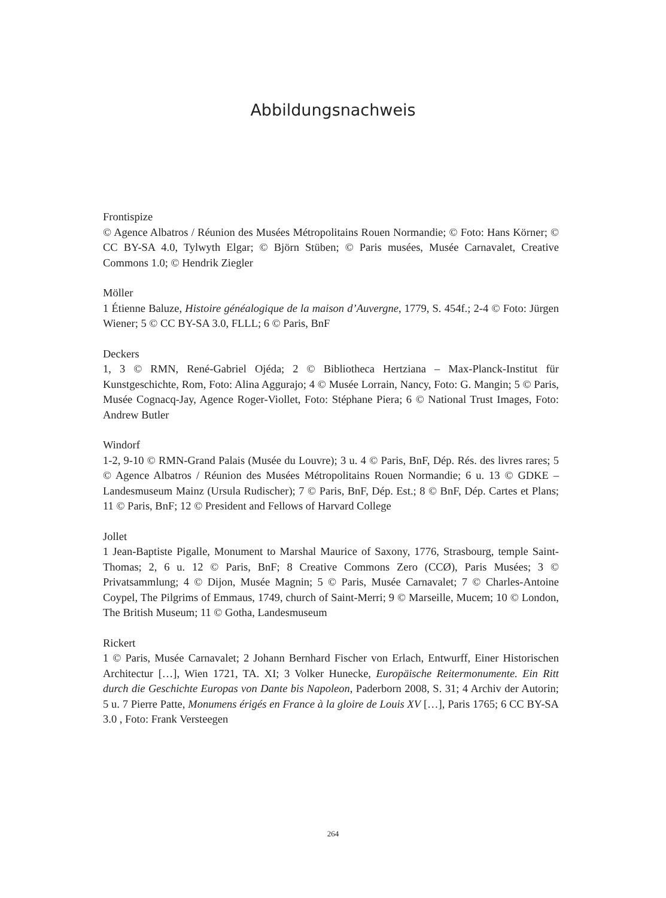Abbildungsnachweis
Frontispize
© Agence Albatros / Réunion des Musées Métropolitains Rouen Normandie; © Foto: Hans Körner; © CC BY-SA 4.0, Tylwyth Elgar; © Björn Stüben; © Paris musées, Musée Carnavalet, Creative Commons 1.0; © Hendrik Ziegler
Möller
1 Étienne Baluze, Histoire généalogique de la maison d’Auvergne, 1779, S. 454f.; 2-4 © Foto: Jürgen Wiener; 5 © CC BY-SA 3.0, FLLL; 6 © Paris, BnF
Deckers
1, 3 © RMN, René-Gabriel Ojéda; 2 © Bibliotheca Hertziana – Max-Planck-Institut für Kunstgeschichte, Rom, Foto: Alina Aggurajo; 4 © Musée Lorrain, Nancy, Foto: G. Mangin; 5 © Paris, Musée Cognacq-Jay, Agence Roger-Viollet, Foto: Stéphane Piera; 6 © National Trust Images, Foto: Andrew Butler
Windorf
1-2, 9-10 © RMN-Grand Palais (Musée du Louvre); 3 u. 4 © Paris, BnF, Dép. Rés. des livres rares; 5 © Agence Albatros / Réunion des Musées Métropolitains Rouen Normandie; 6 u. 13 © GDKE – Landesmuseum Mainz (Ursula Rudischer); 7 © Paris, BnF, Dép. Est.; 8 © BnF, Dép. Cartes et Plans; 11 © Paris, BnF; 12 © President and Fellows of Harvard College
Jollet
1 Jean-Baptiste Pigalle, Monument to Marshal Maurice of Saxony, 1776, Strasbourg, temple Saint-Thomas; 2, 6 u. 12 © Paris, BnF; 8 Creative Commons Zero (CCØ), Paris Musées; 3 © Privatsammlung; 4 © Dijon, Musée Magnin; 5 © Paris, Musée Carnavalet; 7 © Charles-Antoine Coypel, The Pilgrims of Emmaus, 1749, church of Saint-Merri; 9 © Marseille, Mucem; 10 © London, The British Museum; 11 © Gotha, Landesmuseum
Rickert
1 © Paris, Musée Carnavalet; 2 Johann Bernhard Fischer von Erlach, Entwurff, Einer Historischen Architectur […], Wien 1721, TA. XI; 3 Volker Hunecke, Europäische Reitermonumente. Ein Ritt durch die Geschichte Europas von Dante bis Napoleon, Paderborn 2008, S. 31; 4 Archiv der Autorin; 5 u. 7 Pierre Patte, Monumens érigés en France à la gloire de Louis XV […], Paris 1765; 6 CC BY-SA 3.0 , Foto: Frank Versteegen
264